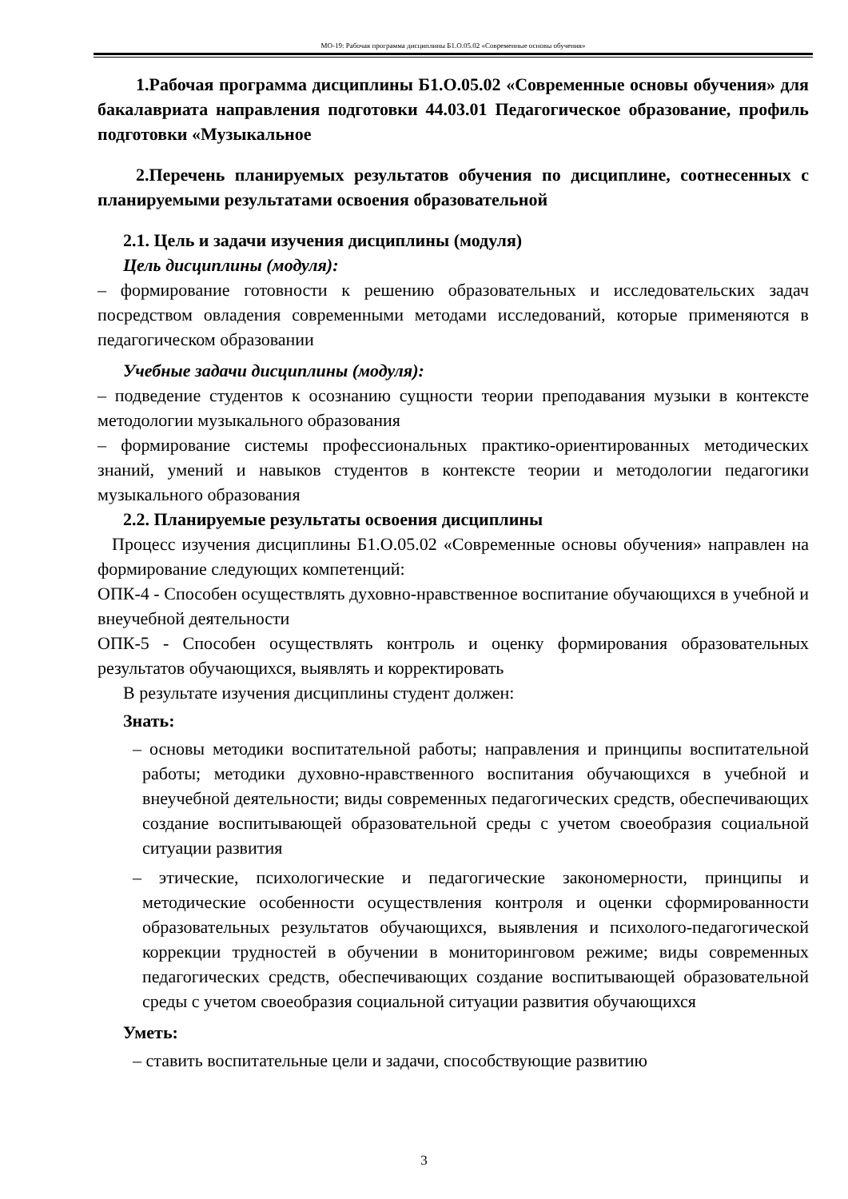МО-19: Рабочая программа дисциплины Б1.О.05.02 «Современные основы обучения»
1.Рабочая программа дисциплины Б1.О.05.02 «Современные основы обучения» для бакалавриата направления подготовки 44.03.01 Педагогическое образование, профиль подготовки «Музыкальное
2.Перечень планируемых результатов обучения по дисциплине, соотнесенных с планируемыми результатами освоения образовательной
2.1. Цель и задачи изучения дисциплины (модуля)
Цель дисциплины (модуля):
– формирование готовности к решению образовательных и исследовательских задач посредством овладения современными методами исследований, которые применяются в педагогическом образовании
Учебные задачи дисциплины (модуля):
– подведение студентов к осознанию сущности теории преподавания музыки в контексте методологии музыкального образования
– формирование системы профессиональных практико-ориентированных методических знаний, умений и навыков студентов в контексте теории и методологии педагогики музыкального образования
2.2. Планируемые результаты освоения дисциплины
Процесс изучения дисциплины Б1.О.05.02 «Современные основы обучения» направлен на формирование следующих компетенций:
ОПК-4 - Способен осуществлять духовно-нравственное воспитание обучающихся в учебной и внеучебной деятельности
ОПК-5 - Способен осуществлять контроль и оценку формирования образовательных результатов обучающихся, выявлять и корректировать
В результате изучения дисциплины студент должен:
Знать:
– основы методики воспитательной работы; направления и принципы воспитательной работы; методики духовно-нравственного воспитания обучающихся в учебной и внеучебной деятельности; виды современных педагогических средств, обеспечивающих создание воспитывающей образовательной среды с учетом своеобразия социальной ситуации развития
– этические, психологические и педагогические закономерности, принципы и методические особенности осуществления контроля и оценки сформированности образовательных результатов обучающихся, выявления и психолого-педагогической коррекции трудностей в обучении в мониторинговом режиме; виды современных педагогических средств, обеспечивающих создание воспитывающей образовательной среды с учетом своеобразия социальной ситуации развития обучающихся
Уметь:
– ставить воспитательные цели и задачи, способствующие развитию
3